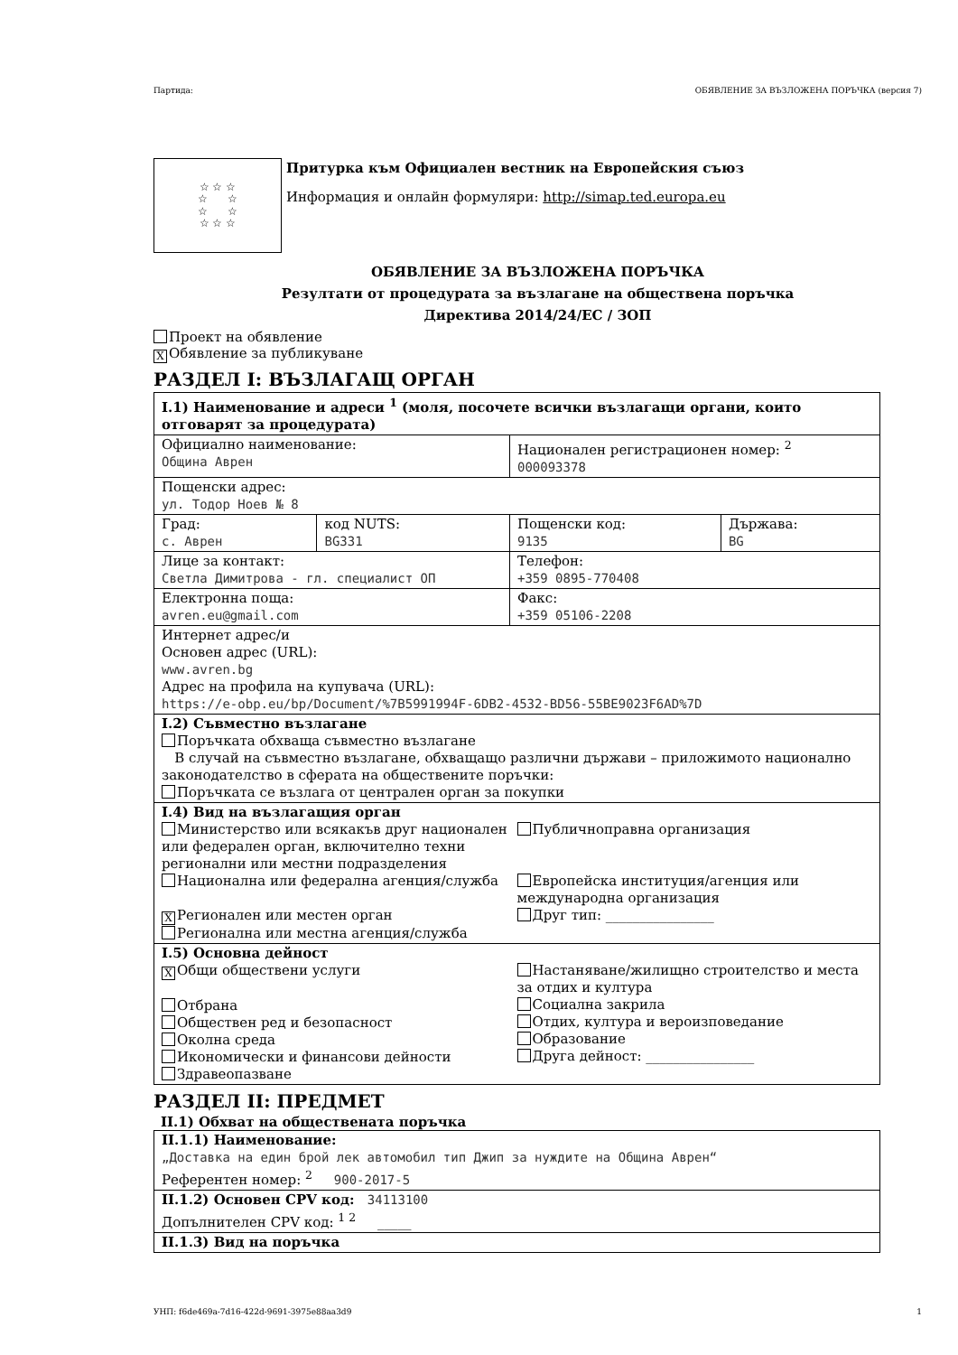Партида: ОБЯВЛЕНИЕ ЗА ВЪЗЛОЖЕНА ПОРЪЧКА (версия 7)
☆ ☆ ☆
☆ ☆
☆ ☆
☆ ☆ ☆
Притурка към Официален вестник на Европейския съюз
Информация и онлайн формуляри: http://simap.ted.europa.eu
ОБЯВЛЕНИЕ ЗА ВЪЗЛОЖЕНА ПОРЪЧКА
Резултати от процедурата за възлагане на обществена поръчка
Директива 2014/24/ЕС / ЗОП
Проект на обявление
X Обявление за публикуване
РАЗДЕЛ I: ВЪЗЛАГАЩ ОРГАН
| I.1) Наименование и адреси <sup>1</sup> (моля, посочете всички възлагащи органи, които отговарят за процедурата) | | | |
| Официално наименование: Община Аврен | | Национален регистрационен номер: <sup>2</sup> 000093378 | |
| Пощенски адрес: ул. Тодор Ноев № 8 | | | |
| Град: с. Аврен | код NUTS: BG331 | Пощенски код: 9135 | Държава: BG |
| Лице за контакт: Светла Димитрова - гл. специалист ОП | | Телефон: +359 0895-770408 | |
| Електронна поща: avren.eu@gmail.com | | Факс: +359 05106-2208 | |
| Интернет адрес/и Основен адрес (URL): www.avren.bg Адрес на профила на купувача (URL): https://e-obp.eu/bp/Document/%7B5991994F-6DB2-4532-BD56-55BE9023F6AD%7D | | | |
| I.2) Съвместно възлагане Поръчката обхваща съвместно възлагане В случай на съвместно възлагане, обхващащо различни държави – приложимото национално законодателство в сферата на обществените поръчки: Поръчката се възлага от централен орган за покупки | | | |
| I.4) Вид на възлагащия орган Министерство или всякакъв друг национален или федерален орган, включително техни регионални или местни подразделения Национална или федерална агенция/служба X Регионален или местен орган Регионална или местна агенция/служба Публичноправна организация Европейска институция/агенция или международна организация Друг тип: ________________ | | | |
| I.5) Основна дейност X Общи обществени услуги Отбрана Обществен ред и безопасност Околна среда Икономически и финансови дейности Здравеопазване Настаняване/жилищно строителство и места за отдих и култура Социална закрила Отдих, култура и вероизповедание Образование Друга дейност: ________________ | | | |
РАЗДЕЛ II: ПРЕДМЕТ
II.1) Обхват на обществената поръчка
| II.1.1) Наименование: „Доставка на един брой лек автомобил тип Джип за нуждите на Община Аврен“ Референтен номер: <sup>2</sup> 900-2017-5 |
| II.1.2) Основен CPV код: 34113100 Допълнителен CPV код: <sup>1 2</sup> _____ |
| II.1.3) Вид на поръчка |
УНП: f6de469a-7d16-422d-9691-3975e88aa3d9 1